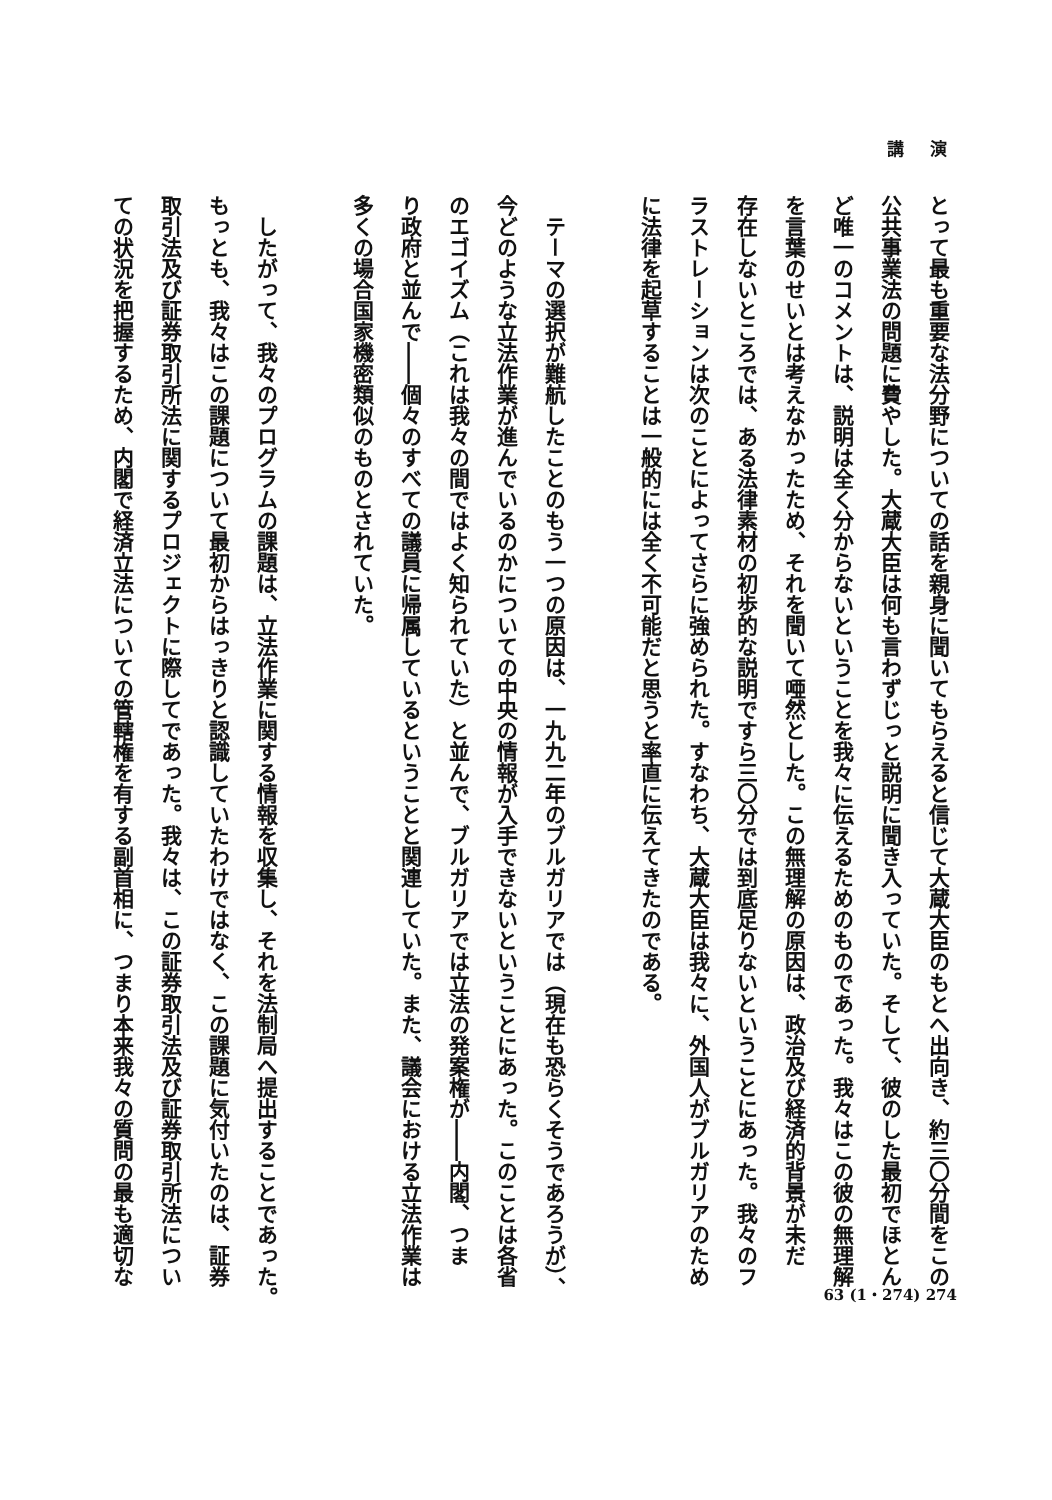講 演
とって最も重要な法分野についての話を親身に聞いてもらえると信じて大蔵大臣のもとへ出向き、約三〇分間をこの
公共事業法の問題に費やした。大蔵大臣は何も言わずじっと説明に聞き入っていた。そして、彼のした最初でほとん
ど唯一のコメントは、説明は全く分からないということを我々に伝えるためのものであった。我々はこの彼の無理解
を言葉のせいとは考えなかったため、それを聞いて唖然とした。この無理解の原因は、政治及び経済的背景が未だ
存在しないところでは、ある法律素材の初歩的な説明ですら三〇分では到底足りないということにあった。我々のフ
ラストレーションは次のことによってさらに強められた。すなわち、大蔵大臣は我々に、外国人がブルガリアのため
に法律を起草することは一般的には全く不可能だと思うと率直に伝えてきたのである。
　テーマの選択が難航したことのもう一つの原因は、一九九二年のブルガリアでは（現在も恐らくそうであろうが）、
今どのような立法作業が進んでいるのかについての中央の情報が入手できないということにあった。このことは各省
のエゴイズム（これは我々の間ではよく知られていた）と並んで、ブルガリアでは立法の発案権が――内閣、つま
り政府と並んで――個々のすべての議員に帰属しているということと関連していた。また、議会における立法作業は
多くの場合国家機密類似のものとされていた。
　したがって、我々のプログラムの課題は、立法作業に関する情報を収集し、それを法制局へ提出することであった。
もっとも、我々はこの課題について最初からはっきりと認識していたわけではなく、この課題に気付いたのは、証券
取引法及び証券取引所法に関するプロジェクトに際してであった。我々は、この証券取引法及び証券取引所法につい
ての状況を把握するため、内閣で経済立法についての管轄権を有する副首相に、つまり本来我々の質問の最も適切な
63 (1・274) 274